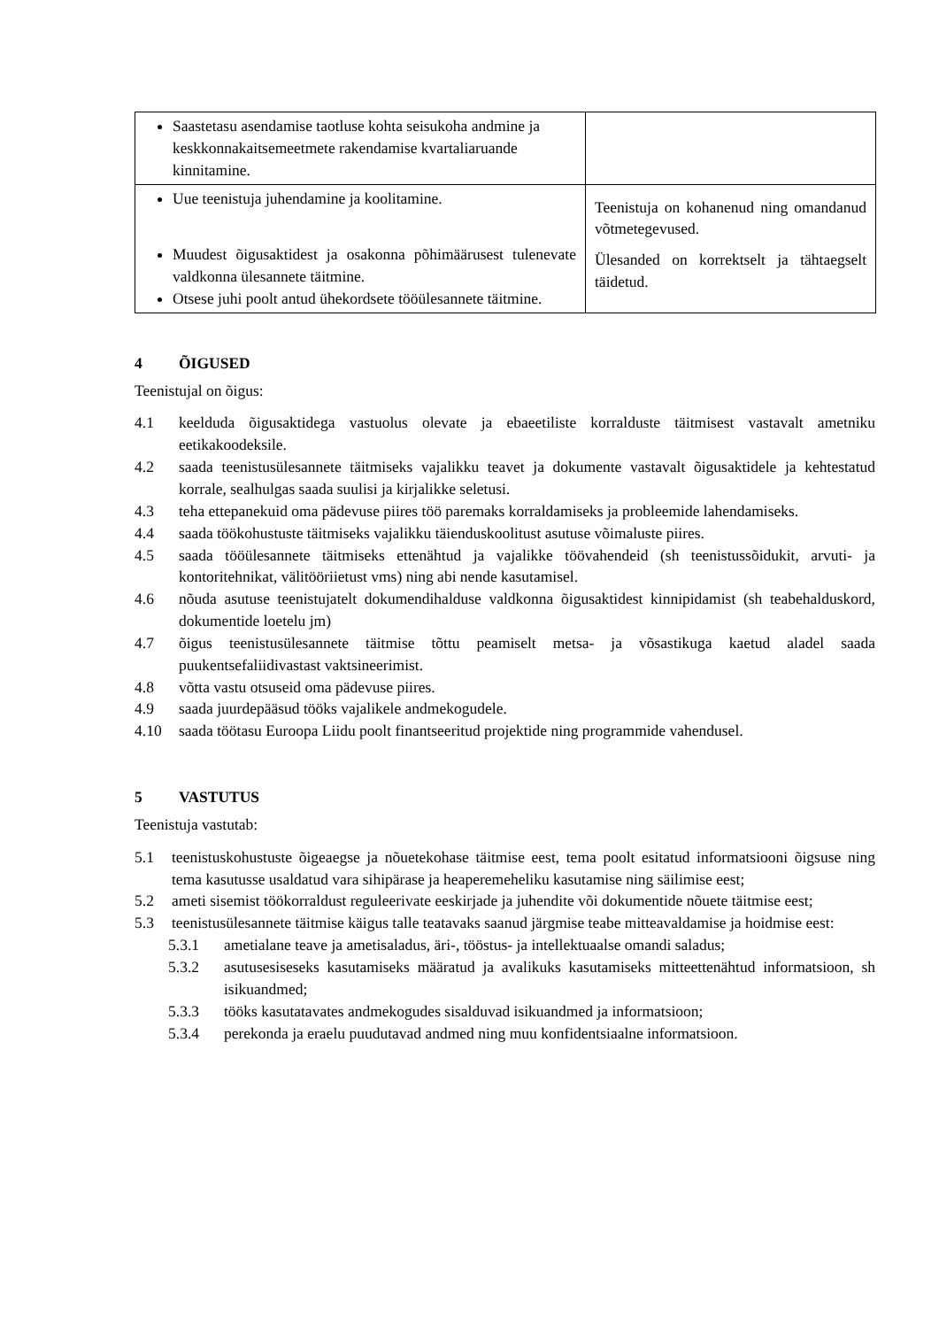| Saastetasu asendamise taotluse kohta seisukoha andmine ja keskkonnakaitsemeetmete rakendamise kvartaliaruande kinnitamine. | |
| Uue teenistuja juhendamine ja koolitamine. Muudest õigusaktidest ja osakonna põhimäärusest tulenevate valdkonna ülesannete täitmine. Otsese juhi poolt antud ühekordsete tööülesannete täitmine. | Teenistuja on kohanenud ning omandanud võtmetegevused. Ülesanded on korrektselt ja tähtaegselt täidetud. |
4 ÕIGUSED
Teenistujal on õigus:
4.1 keelduda õigusaktidega vastuolus olevate ja ebaeetiliste korralduste täitmisest vastavalt ametniku eetikakoodeksile.
4.2 saada teenistusülesannete täitmiseks vajalikku teavet ja dokumente vastavalt õigusaktidele ja kehtestatud korrale, sealhulgas saada suulisi ja kirjalikke seletusi.
4.3 teha ettepanekuid oma pädevuse piires töö paremaks korraldamiseks ja probleemide lahendamiseks.
4.4 saada töökohustuste täitmiseks vajalikku täienduskoolitust asutuse võimaluste piires.
4.5 saada tööülesannete täitmiseks ettenähtud ja vajalikke töövahendeid (sh teenistussõidukit, arvuti- ja kontoritehnikat, välitööriietust vms) ning abi nende kasutamisel.
4.6 nõuda asutuse teenistujatelt dokumendihalduse valdkonna õigusaktidest kinnipidamist (sh teabehalduskord, dokumentide loetelu jm)
4.7 õigus teenistusülesannete täitmise tõttu peamiselt metsa- ja võsastikuga kaetud aladel saada puukentsefaliidivastast vaktsineerimist.
4.8 võtta vastu otsuseid oma pädevuse piires.
4.9 saada juurdepääsud tööks vajalikele andmekogudele.
4.10 saada töötasu Euroopa Liidu poolt finantseeritud projektide ning programmide vahendusel.
5 VASTUTUS
Teenistuja vastutab:
5.1 teenistuskohustuste õigeaegse ja nõuetekohase täitmise eest, tema poolt esitatud informatsiooni õigsuse ning tema kasutusse usaldatud vara sihipärase ja heaperemeheliku kasutamise ning säilimise eest;
5.2 ameti sisemist töökorraldust reguleerivate eeskirjade ja juhendite või dokumentide nõuete täitmise eest;
5.3 teenistusülesannete täitmise käigus talle teatavaks saanud järgmise teabe mitteavaldamise ja hoidmise eest:
5.3.1 ametialane teave ja ametisaladus, äri-, tööstus- ja intellektuaalse omandi saladus;
5.3.2 asutusesiseseks kasutamiseks määratud ja avalikuks kasutamiseks mitteettenähtud informatsioon, sh isikuandmed;
5.3.3 tööks kasutatavates andmekogudes sisalduvad isikuandmed ja informatsioon;
5.3.4 perekonda ja eraelu puudutavad andmed ning muu konfidentsiaalne informatsioon.